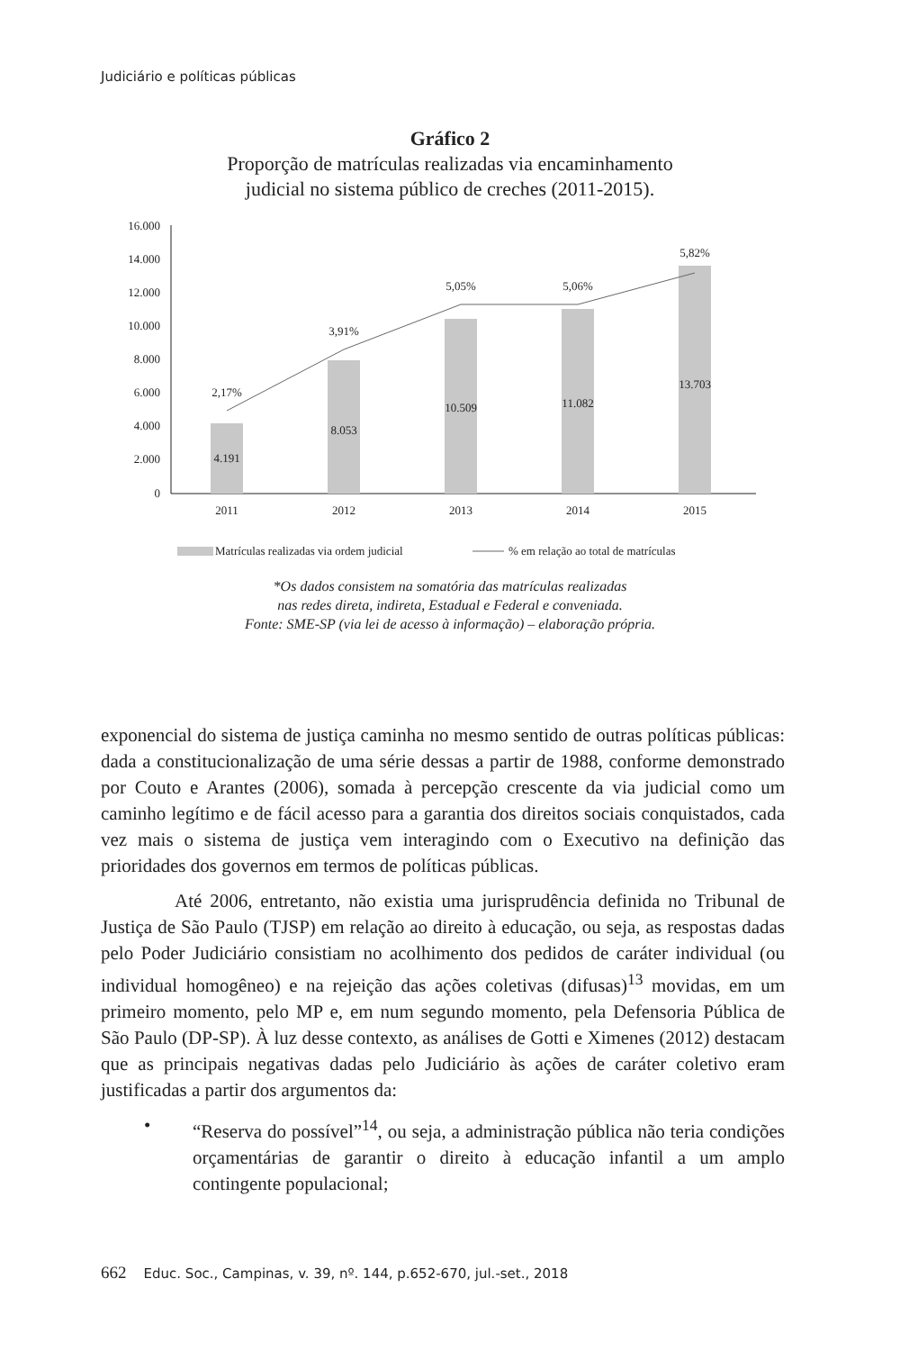Judiciário e políticas públicas
Gráfico 2
Proporção de matrículas realizadas via encaminhamento
judicial no sistema público de creches (2011-2015).
16.000
14.000
12.000
10.000
8.000
6.000
4.000
2.000
0
4.191
8.053
10.509
11.082
13.703
2,17%
3,91%
5,05%
5,06%
5,82%
2011
2012
2013
2014
2015
Matrículas realizadas via ordem judicial
% em relação ao total de matrículas
*Os dados consistem na somatória das matrículas realizadas
nas redes direta, indireta, Estadual e Federal e conveniada.
Fonte: SME-SP (via lei de acesso à informação) – elaboração própria.
exponencial do sistema de justiça caminha no mesmo sentido de outras políticas públicas: dada a constitucionalização de uma série dessas a partir de 1988, conforme demonstrado por Couto e Arantes (2006), somada à percepção crescente da via judicial como um caminho legítimo e de fácil acesso para a garantia dos direitos sociais conquistados, cada vez mais o sistema de justiça vem interagindo com o Executivo na definição das prioridades dos governos em termos de políticas públicas.
Até 2006, entretanto, não existia uma jurisprudência definida no Tribunal de Justiça de São Paulo (TJSP) em relação ao direito à educação, ou seja, as respostas dadas pelo Poder Judiciário consistiam no acolhimento dos pedidos de caráter individual (ou individual homogêneo) e na rejeição das ações coletivas (difusas)<sup>13</sup> movidas, em um primeiro momento, pelo MP e, em num segundo momento, pela Defensoria Pública de São Paulo (DP-SP). À luz desse contexto, as análises de Gotti e Ximenes (2012) destacam que as principais negativas dadas pelo Judiciário às ações de caráter coletivo eram justificadas a partir dos argumentos da:
• “Reserva do possível”<sup>14</sup>, ou seja, a administração pública não teria condições orçamentárias de garantir o direito à educação infantil a um amplo contingente populacional;
662 Educ. Soc., Campinas, v. 39, nº. 144, p.652-670, jul.-set., 2018